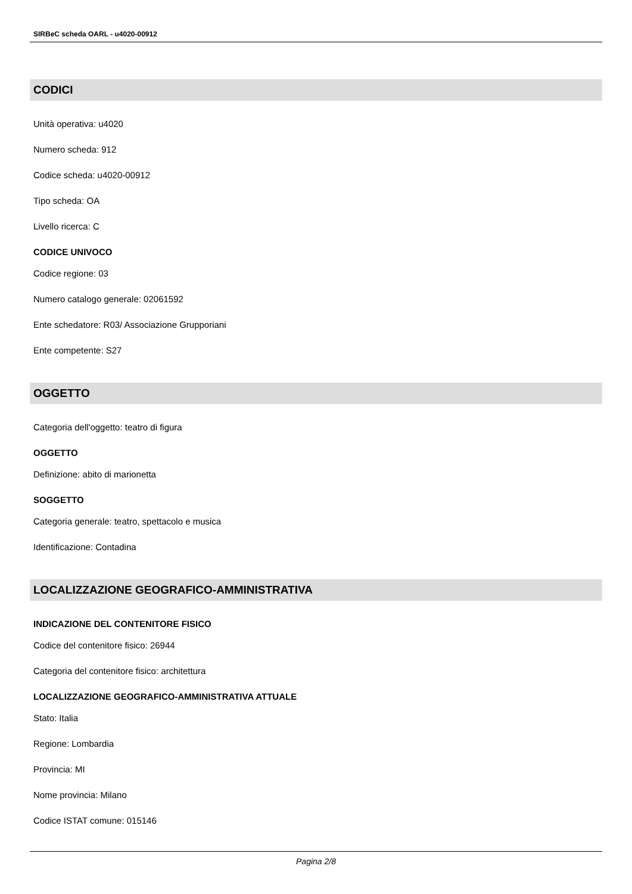SIRBeC scheda OARL - u4020-00912
CODICI
Unità operativa: u4020
Numero scheda: 912
Codice scheda: u4020-00912
Tipo scheda: OA
Livello ricerca: C
CODICE UNIVOCO
Codice regione: 03
Numero catalogo generale: 02061592
Ente schedatore: R03/ Associazione Grupporiani
Ente competente: S27
OGGETTO
Categoria dell'oggetto: teatro di figura
OGGETTO
Definizione: abito di marionetta
SOGGETTO
Categoria generale: teatro, spettacolo e musica
Identificazione: Contadina
LOCALIZZAZIONE GEOGRAFICO-AMMINISTRATIVA
INDICAZIONE DEL CONTENITORE FISICO
Codice del contenitore fisico: 26944
Categoria del contenitore fisico: architettura
LOCALIZZAZIONE GEOGRAFICO-AMMINISTRATIVA ATTUALE
Stato: Italia
Regione: Lombardia
Provincia: MI
Nome provincia: Milano
Codice ISTAT comune: 015146
Pagina 2/8